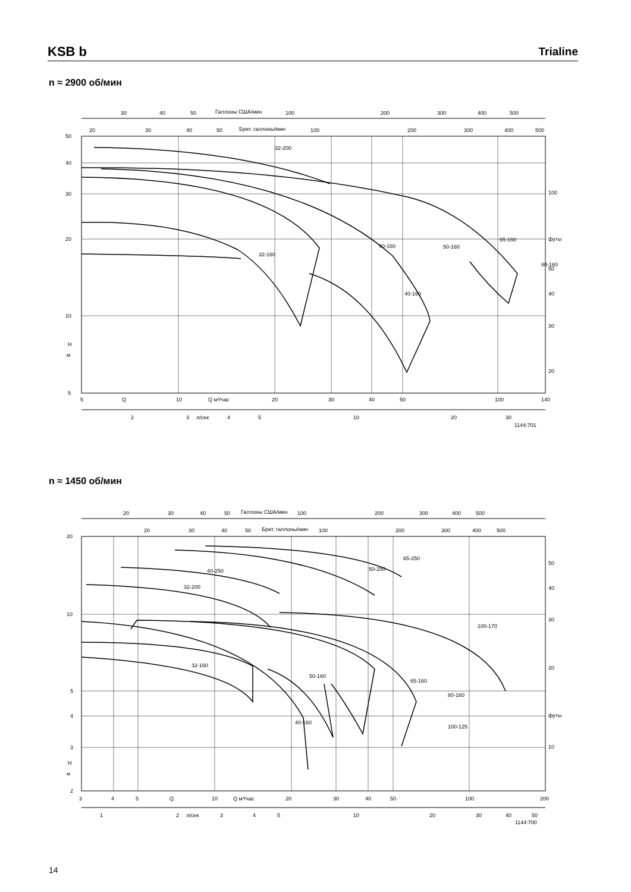KSB b Trialine
n ≈ 2900 об/мин
30
40
50
Галлоны США/мин
100
200
300
400
500
20
30
40
50
Брит. галлоны/мин
100
200
300
400
500
50
40
30
20
10
H
м
5
100
футы
50
40
30
20
5
Q
10
Q м³/час
20
30
40
50
100
140
2
3
л/сек
4
5
10
20
30
1144:701
32-200
32-160
40-160
50-160
65-160
80-160
40-160
n ≈ 1450 об/мин
20
30
40
50
Галлоны США/мин
100
200
300
400
500
20
30
40
50
Брит. галлоны/мин
100
200
300
400
500
20
10
5
4
3
H
м
2
50
40
30
20
футы
10
3
4
5
Q
10
Q м³/час
20
30
40
50
100
200
1
2
л/сек
3
4
5
10
20
30
40
50
1144:700
65-250
50-250
40-250
32-200
100-170
32-160
50-160
65-160
80-160
40-160
100-125
14